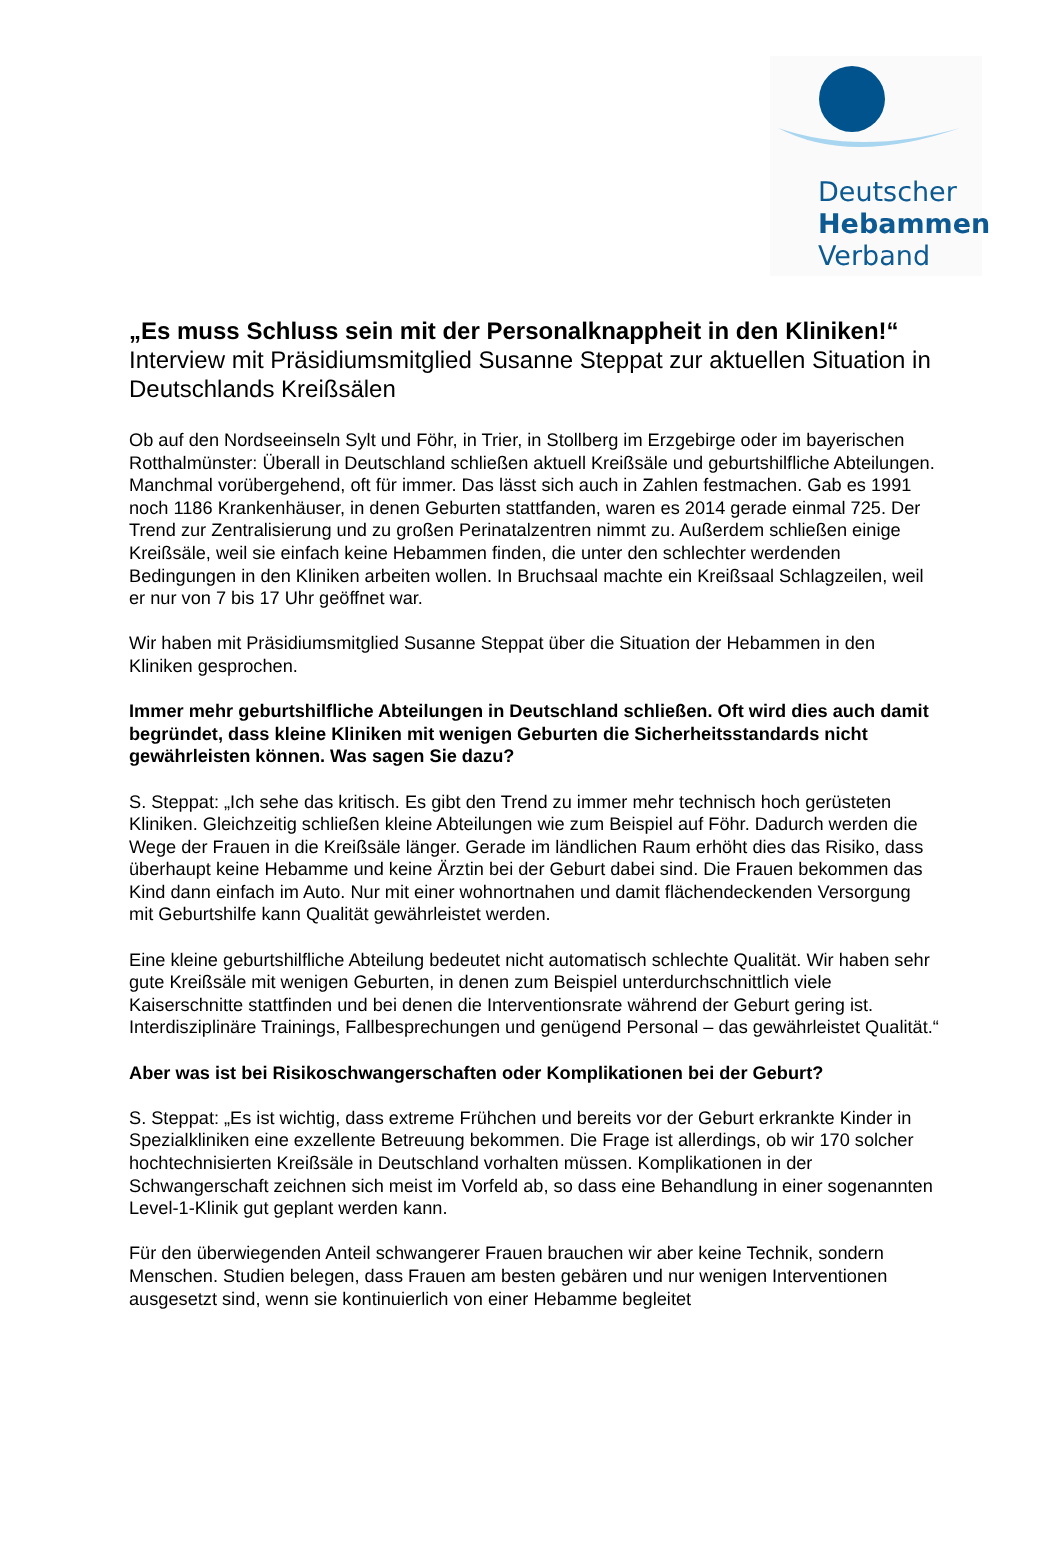Deutscher
Hebammen
Verband
„Es muss Schluss sein mit der Personalknappheit in den Kliniken!“
Interview mit Präsidiumsmitglied Susanne Steppat zur aktuellen Situation in Deutschlands Kreißsälen
Ob auf den Nordseeinseln Sylt und Föhr, in Trier, in Stollberg im Erzgebirge oder im bayerischen Rotthalmünster: Überall in Deutschland schließen aktuell Kreißsäle und geburtshilfliche Abteilungen. Manchmal vorübergehend, oft für immer. Das lässt sich auch in Zahlen festmachen. Gab es 1991 noch 1186 Krankenhäuser, in denen Geburten stattfanden, waren es 2014 gerade einmal 725. Der Trend zur Zentralisierung und zu großen Perinatalzentren nimmt zu. Außerdem schließen einige Kreißsäle, weil sie einfach keine Hebammen finden, die unter den schlechter werdenden Bedingungen in den Kliniken arbeiten wollen. In Bruchsaal machte ein Kreißsaal Schlagzeilen, weil er nur von 7 bis 17 Uhr geöffnet war.
Wir haben mit Präsidiumsmitglied Susanne Steppat über die Situation der Hebammen in den Kliniken gesprochen.
Immer mehr geburtshilfliche Abteilungen in Deutschland schließen. Oft wird dies auch damit begründet, dass kleine Kliniken mit wenigen Geburten die Sicherheitsstandards nicht gewährleisten können. Was sagen Sie dazu?
S. Steppat: „Ich sehe das kritisch. Es gibt den Trend zu immer mehr technisch hoch gerüsteten Kliniken. Gleichzeitig schließen kleine Abteilungen wie zum Beispiel auf Föhr. Dadurch werden die Wege der Frauen in die Kreißsäle länger. Gerade im ländlichen Raum erhöht dies das Risiko, dass überhaupt keine Hebamme und keine Ärztin bei der Geburt dabei sind. Die Frauen bekommen das Kind dann einfach im Auto. Nur mit einer wohnortnahen und damit flächendeckenden Versorgung mit Geburtshilfe kann Qualität gewährleistet werden.
Eine kleine geburtshilfliche Abteilung bedeutet nicht automatisch schlechte Qualität. Wir haben sehr gute Kreißsäle mit wenigen Geburten, in denen zum Beispiel unterdurchschnittlich viele Kaiserschnitte stattfinden und bei denen die Interventionsrate während der Geburt gering ist. Interdisziplinäre Trainings, Fallbesprechungen und genügend Personal – das gewährleistet Qualität.“
Aber was ist bei Risikoschwangerschaften oder Komplikationen bei der Geburt?
S. Steppat: „Es ist wichtig, dass extreme Frühchen und bereits vor der Geburt erkrankte Kinder in Spezialkliniken eine exzellente Betreuung bekommen. Die Frage ist allerdings, ob wir 170 solcher hochtechnisierten Kreißsäle in Deutschland vorhalten müssen. Komplikationen in der Schwangerschaft zeichnen sich meist im Vorfeld ab, so dass eine Behandlung in einer sogenannten Level-1-Klinik gut geplant werden kann.
Für den überwiegenden Anteil schwangerer Frauen brauchen wir aber keine Technik, sondern Menschen. Studien belegen, dass Frauen am besten gebären und nur wenigen Interventionen ausgesetzt sind, wenn sie kontinuierlich von einer Hebamme begleitet